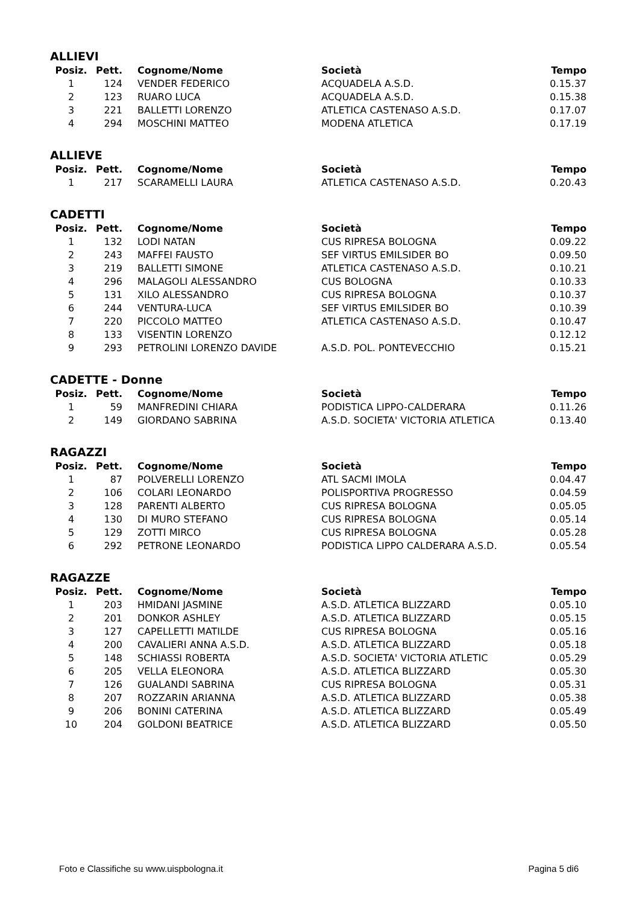ALLIEVI
| Posiz. | Pett. | Cognome/Nome | Società | Tempo |
| --- | --- | --- | --- | --- |
| 1 | 124 | VENDER FEDERICO | ACQUADELA A.S.D. | 0.15.37 |
| 2 | 123 | RUARO LUCA | ACQUADELA A.S.D. | 0.15.38 |
| 3 | 221 | BALLETTI LORENZO | ATLETICA CASTENASO A.S.D. | 0.17.07 |
| 4 | 294 | MOSCHINI MATTEO | MODENA ATLETICA | 0.17.19 |
ALLIEVE
| Posiz. | Pett. | Cognome/Nome | Società | Tempo |
| --- | --- | --- | --- | --- |
| 1 | 217 | SCARAMELLI LAURA | ATLETICA CASTENASO A.S.D. | 0.20.43 |
CADETTI
| Posiz. | Pett. | Cognome/Nome | Società | Tempo |
| --- | --- | --- | --- | --- |
| 1 | 132 | LODI NATAN | CUS RIPRESA BOLOGNA | 0.09.22 |
| 2 | 243 | MAFFEI FAUSTO | SEF VIRTUS EMILSIDER BO | 0.09.50 |
| 3 | 219 | BALLETTI SIMONE | ATLETICA CASTENASO A.S.D. | 0.10.21 |
| 4 | 296 | MALAGOLI ALESSANDRO | CUS BOLOGNA | 0.10.33 |
| 5 | 131 | XILO ALESSANDRO | CUS RIPRESA BOLOGNA | 0.10.37 |
| 6 | 244 | VENTURA-LUCA | SEF VIRTUS EMILSIDER BO | 0.10.39 |
| 7 | 220 | PICCOLO MATTEO | ATLETICA CASTENASO A.S.D. | 0.10.47 |
| 8 | 133 | VISENTIN LORENZO | | 0.12.12 |
| 9 | 293 | PETROLINI LORENZO DAVIDE | A.S.D. POL. PONTEVECCHIO | 0.15.21 |
CADETTE - Donne
| Posiz. | Pett. | Cognome/Nome | Società | Tempo |
| --- | --- | --- | --- | --- |
| 1 | 59 | MANFREDINI CHIARA | PODISTICA LIPPO-CALDERARA | 0.11.26 |
| 2 | 149 | GIORDANO SABRINA | A.S.D. SOCIETA' VICTORIA ATLETICA | 0.13.40 |
RAGAZZI
| Posiz. | Pett. | Cognome/Nome | Società | Tempo |
| --- | --- | --- | --- | --- |
| 1 | 87 | POLVERELLI LORENZO | ATL SACMI IMOLA | 0.04.47 |
| 2 | 106 | COLARI LEONARDO | POLISPORTIVA PROGRESSO | 0.04.59 |
| 3 | 128 | PARENTI ALBERTO | CUS RIPRESA BOLOGNA | 0.05.05 |
| 4 | 130 | DI MURO STEFANO | CUS RIPRESA BOLOGNA | 0.05.14 |
| 5 | 129 | ZOTTI MIRCO | CUS RIPRESA BOLOGNA | 0.05.28 |
| 6 | 292 | PETRONE LEONARDO | PODISTICA LIPPO CALDERARA A.S.D. | 0.05.54 |
RAGAZZE
| Posiz. | Pett. | Cognome/Nome | Società | Tempo |
| --- | --- | --- | --- | --- |
| 1 | 203 | HMIDANI JASMINE | A.S.D. ATLETICA BLIZZARD | 0.05.10 |
| 2 | 201 | DONKOR ASHLEY | A.S.D. ATLETICA BLIZZARD | 0.05.15 |
| 3 | 127 | CAPELLETTI MATILDE | CUS RIPRESA BOLOGNA | 0.05.16 |
| 4 | 200 | CAVALIERI ANNA A.S.D. | A.S.D. ATLETICA BLIZZARD | 0.05.18 |
| 5 | 148 | SCHIASSI ROBERTA | A.S.D. SOCIETA' VICTORIA ATLETIC | 0.05.29 |
| 6 | 205 | VELLA ELEONORA | A.S.D. ATLETICA BLIZZARD | 0.05.30 |
| 7 | 126 | GUALANDI SABRINA | CUS RIPRESA BOLOGNA | 0.05.31 |
| 8 | 207 | ROZZARIN ARIANNA | A.S.D. ATLETICA BLIZZARD | 0.05.38 |
| 9 | 206 | BONINI CATERINA | A.S.D. ATLETICA BLIZZARD | 0.05.49 |
| 10 | 204 | GOLDONI BEATRICE | A.S.D. ATLETICA BLIZZARD | 0.05.50 |
Foto e Classifiche su www.uispbologna.it Pagina 5 di6